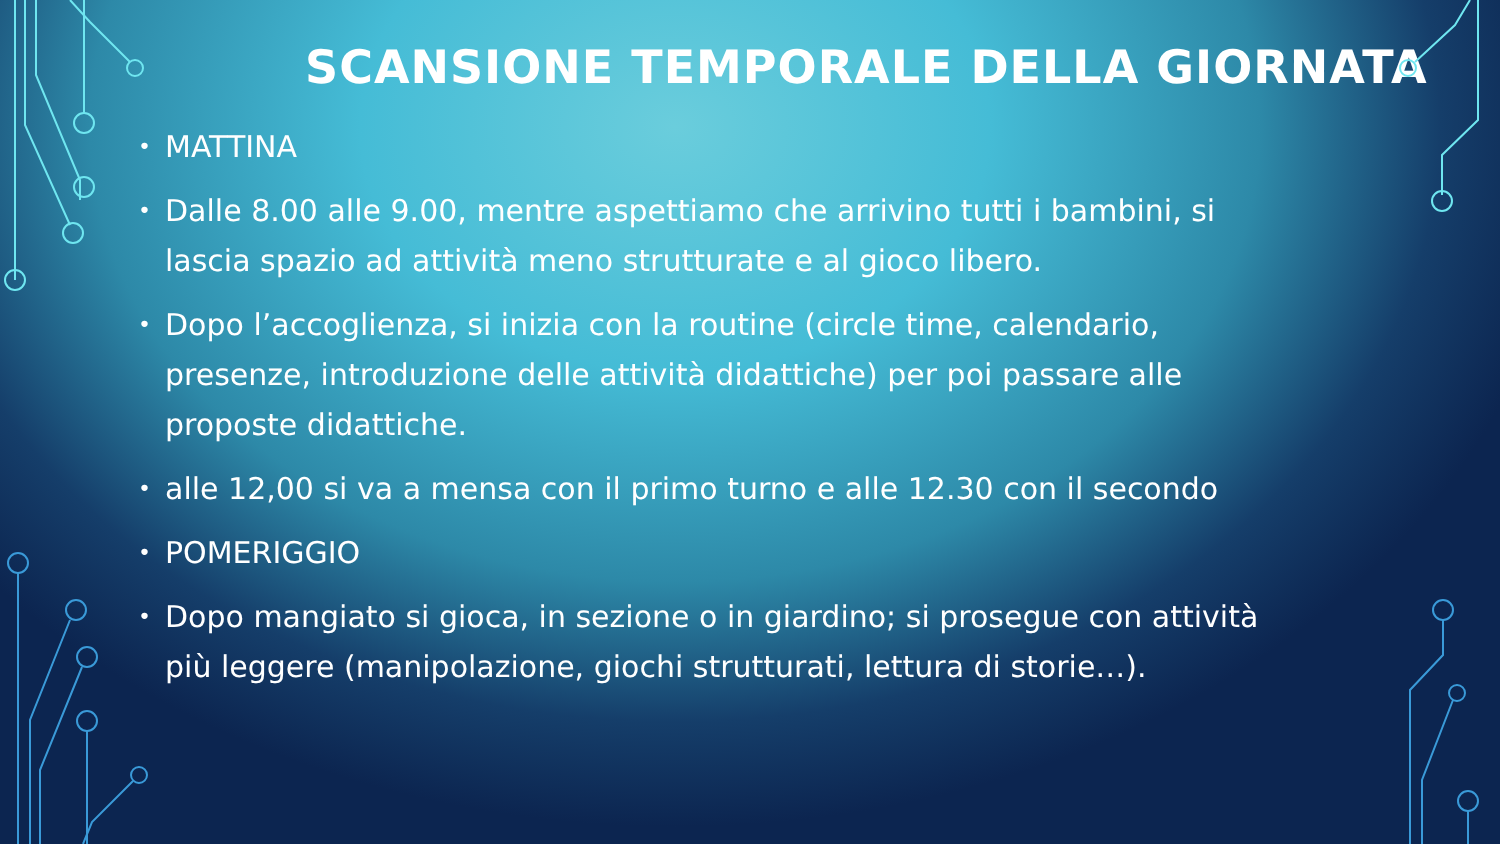SCANSIONE TEMPORALE DELLA GIORNATA
• MATTINA
• Dalle 8.00 alle 9.00, mentre aspettiamo che arrivino tutti i bambini, si lascia spazio ad attività meno strutturate e al gioco libero.
• Dopo l’accoglienza, si inizia con la routine (circle time, calendario, presenze, introduzione delle attività didattiche) per poi passare alle proposte didattiche.
• alle 12,00 si va a mensa con il primo turno e alle 12.30 con il secondo
• POMERIGGIO
• Dopo mangiato si gioca, in sezione o in giardino; si prosegue con attività più leggere (manipolazione, giochi strutturati, lettura di storie…).